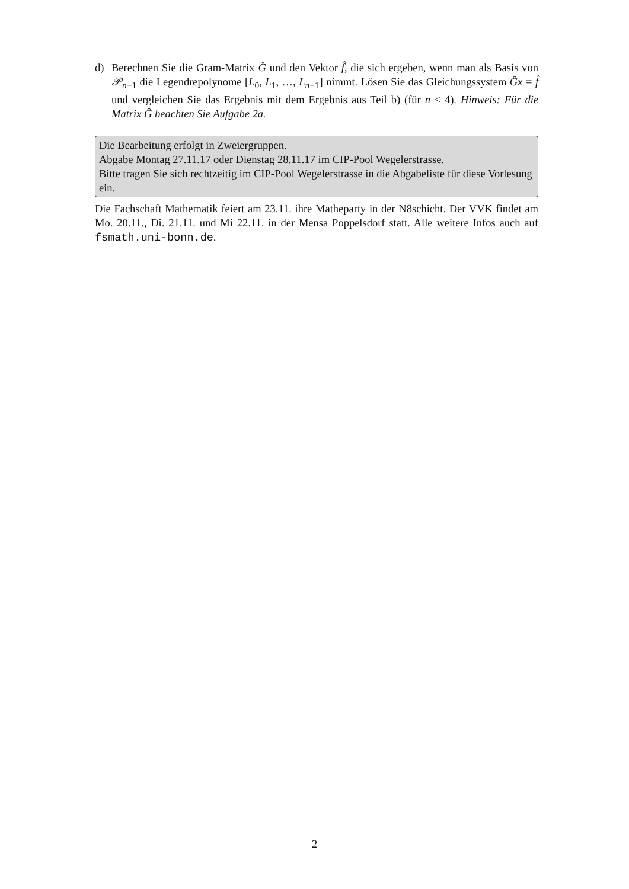d) Berechnen Sie die Gram-Matrix Ĝ und den Vektor f̂, die sich ergeben, wenn man als Basis von 𝒫<sub>n−1</sub> die Legendrepolynome [L<sub>0</sub>, L<sub>1</sub>, …, L<sub>n−1</sub>] nimmt. Lösen Sie das Gleichungssystem Ĝx = f̂ und vergleichen Sie das Ergebnis mit dem Ergebnis aus Teil b) (für n ≤ 4). Hinweis: Für die Matrix Ĝ beachten Sie Aufgabe 2a.
Die Bearbeitung erfolgt in Zweiergruppen.
Abgabe Montag 27.11.17 oder Dienstag 28.11.17 im CIP-Pool Wegelerstrasse.
Bitte tragen Sie sich rechtzeitig im CIP-Pool Wegelerstrasse in die Abgabeliste für diese Vorlesung ein.
Die Fachschaft Mathematik feiert am 23.11. ihre Matheparty in der N8schicht. Der VVK findet am Mo. 20.11., Di. 21.11. und Mi 22.11. in der Mensa Poppelsdorf statt. Alle weitere Infos auch auf fsmath.uni-bonn.de.
2